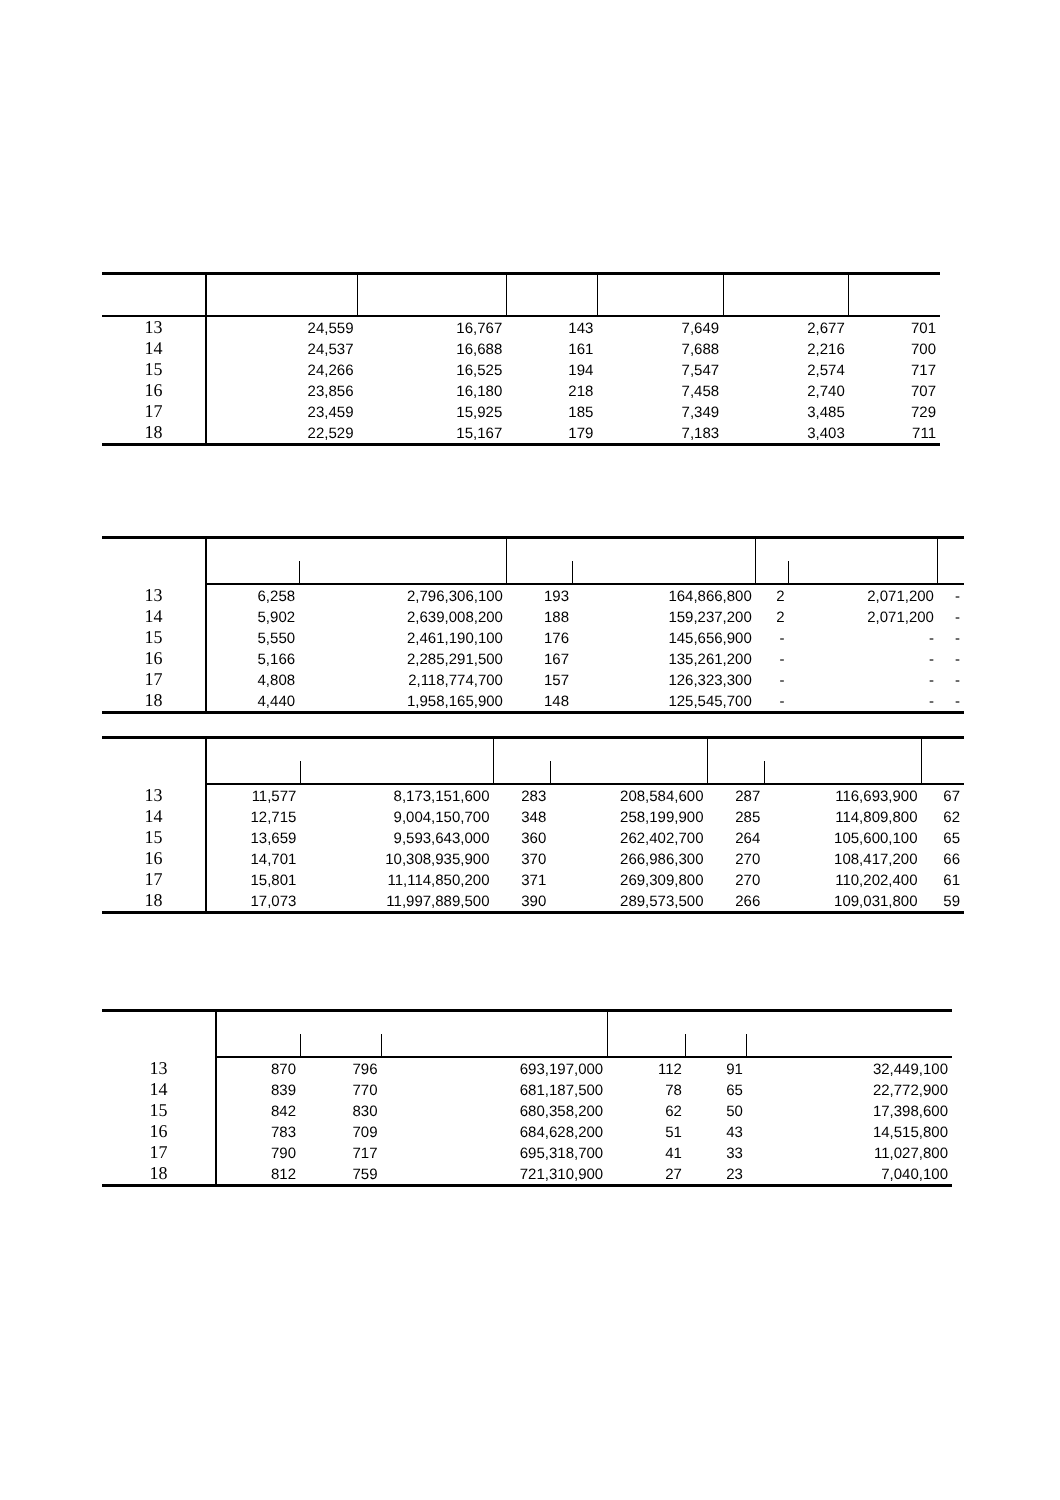| 13 | 24,559 | 16,767 | 143 | 7,649 | 2,677 | 701 |
| 14 | 24,537 | 16,688 | 161 | 7,688 | 2,216 | 700 |
| 15 | 24,266 | 16,525 | 194 | 7,547 | 2,574 | 717 |
| 16 | 23,856 | 16,180 | 218 | 7,458 | 2,740 | 707 |
| 17 | 23,459 | 15,925 | 185 | 7,349 | 3,485 | 729 |
| 18 | 22,529 | 15,167 | 179 | 7,183 | 3,403 | 711 |
| 13 | 6,258 | 2,796,306,100 | 193 | 164,866,800 | 2 | 2,071,200 | - |
| 14 | 5,902 | 2,639,008,200 | 188 | 159,237,200 | 2 | 2,071,200 | - |
| 15 | 5,550 | 2,461,190,100 | 176 | 145,656,900 | - | - | - |
| 16 | 5,166 | 2,285,291,500 | 167 | 135,261,200 | - | - | - |
| 17 | 4,808 | 2,118,774,700 | 157 | 126,323,300 | - | - | - |
| 18 | 4,440 | 1,958,165,900 | 148 | 125,545,700 | - | - | - |
| 13 | 11,577 | 8,173,151,600 | 283 | 208,584,600 | 287 | 116,693,900 | 67 |
| 14 | 12,715 | 9,004,150,700 | 348 | 258,199,900 | 285 | 114,809,800 | 62 |
| 15 | 13,659 | 9,593,643,000 | 360 | 262,402,700 | 264 | 105,600,100 | 65 |
| 16 | 14,701 | 10,308,935,900 | 370 | 266,986,300 | 270 | 108,417,200 | 66 |
| 17 | 15,801 | 11,114,850,200 | 371 | 269,309,800 | 270 | 110,202,400 | 61 |
| 18 | 17,073 | 11,997,889,500 | 390 | 289,573,500 | 266 | 109,031,800 | 59 |
| 13 | 870 | 796 | 693,197,000 | 112 | 91 | 32,449,100 |
| 14 | 839 | 770 | 681,187,500 | 78 | 65 | 22,772,900 |
| 15 | 842 | 830 | 680,358,200 | 62 | 50 | 17,398,600 |
| 16 | 783 | 709 | 684,628,200 | 51 | 43 | 14,515,800 |
| 17 | 790 | 717 | 695,318,700 | 41 | 33 | 11,027,800 |
| 18 | 812 | 759 | 721,310,900 | 27 | 23 | 7,040,100 |